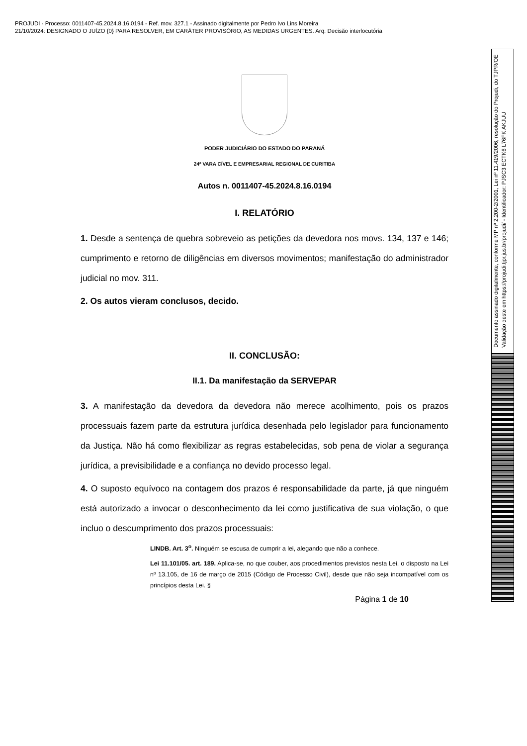PROJUDI - Processo: 0011407-45.2024.8.16.0194 - Ref. mov. 327.1 - Assinado digitalmente por Pedro Ivo Lins Moreira
21/10/2024: DESIGNADO O JUÍZO {0} PARA RESOLVER, EM CARÁTER PROVISÓRIO, AS MEDIDAS URGENTES. Arq: Decisão interlocutória
Documento assinado digitalmente, conforme MP nº 2.200-2/2001, Lei nº 11.419/2006, resolução do Projudi, do TJPR/OE
Validação deste em https://projudi.tjpr.jus.br/projudi/ - Identificador: PJSC3 ECTK6 L76FK AKJUU
PODER JUDICIÁRIO DO ESTADO DO PARANÁ
24ª VARA CÍVEL E EMPRESARIAL REGIONAL DE CURITIBA
Autos n. 0011407-45.2024.8.16.0194
I. RELATÓRIO
1. Desde a sentença de quebra sobreveio as petições da devedora nos movs. 134, 137 e 146; cumprimento e retorno de diligências em diversos movimentos; manifestação do administrador judicial no mov. 311.
2. Os autos vieram conclusos, decido.
II. CONCLUSÃO:
II.1. Da manifestação da SERVEPAR
3. A manifestação da devedora da devedora não merece acolhimento, pois os prazos processuais fazem parte da estrutura jurídica desenhada pelo legislador para funcionamento da Justiça. Não há como flexibilizar as regras estabelecidas, sob pena de violar a segurança jurídica, a previsibilidade e a confiança no devido processo legal.
4. O suposto equívoco na contagem dos prazos é responsabilidade da parte, já que ninguém está autorizado a invocar o desconhecimento da lei como justificativa de sua violação, o que incluo o descumprimento dos prazos processuais:
LINDB. Art. 3<sup>o</sup>. Ninguém se escusa de cumprir a lei, alegando que não a conhece.
Lei 11.101/05. art. 189. Aplica-se, no que couber, aos procedimentos previstos nesta Lei, o disposto na Lei nº 13.105, de 16 de março de 2015 (Código de Processo Civil), desde que não seja incompatível com os princípios desta Lei. §
Página 1 de 10